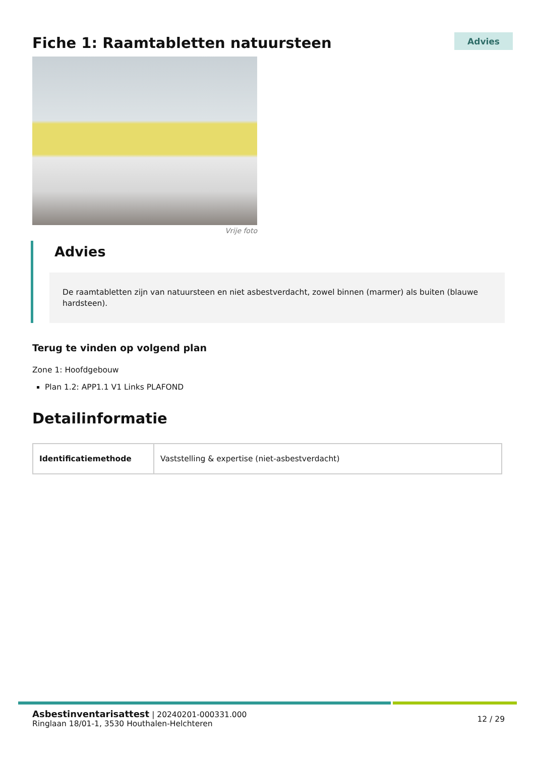Fiche 1: Raamtabletten natuursteen
Advies
Vrije foto
Advies
De raamtabletten zijn van natuursteen en niet asbestverdacht, zowel binnen (marmer) als buiten (blauwe hardsteen).
Terug te vinden op volgend plan
Zone 1: Hoofdgebouw
Plan 1.2: APP1.1 V1 Links PLAFOND
Detailinformatie
| Identificatiemethode | Vaststelling & expertise (niet-asbestverdacht) |
Asbestinventarisattest | 20240201-000331.000
Ringlaan 18/01-1, 3530 Houthalen-Helchteren
12 / 29